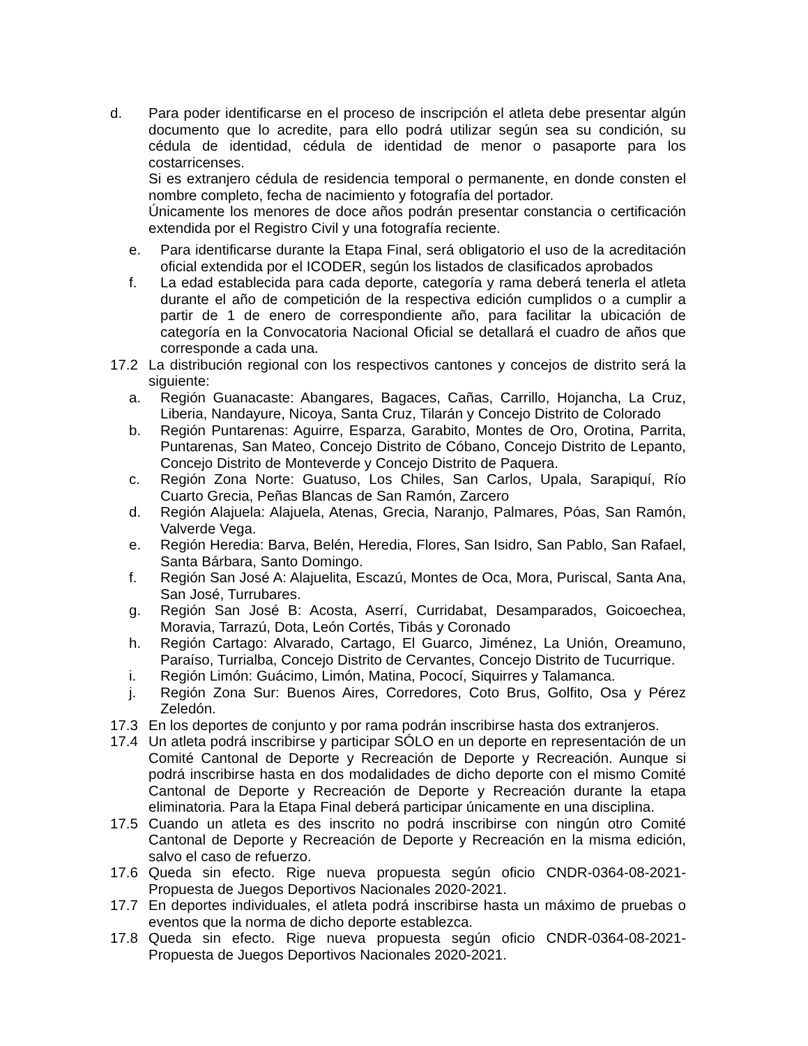d. Para poder identificarse en el proceso de inscripción el atleta debe presentar algún documento que lo acredite, para ello podrá utilizar según sea su condición, su cédula de identidad, cédula de identidad de menor o pasaporte para los costarricenses.
Si es extranjero cédula de residencia temporal o permanente, en donde consten el nombre completo, fecha de nacimiento y fotografía del portador.
Únicamente los menores de doce años podrán presentar constancia o certificación extendida por el Registro Civil y una fotografía reciente.
e. Para identificarse durante la Etapa Final, será obligatorio el uso de la acreditación oficial extendida por el ICODER, según los listados de clasificados aprobados
f. La edad establecida para cada deporte, categoría y rama deberá tenerla el atleta durante el año de competición de la respectiva edición cumplidos o a cumplir a partir de 1 de enero de correspondiente año, para facilitar la ubicación de categoría en la Convocatoria Nacional Oficial se detallará el cuadro de años que corresponde a cada una.
17.2 La distribución regional con los respectivos cantones y concejos de distrito será la siguiente:
a. Región Guanacaste: Abangares, Bagaces, Cañas, Carrillo, Hojancha, La Cruz, Liberia, Nandayure, Nicoya, Santa Cruz, Tilarán y Concejo Distrito de Colorado
b. Región Puntarenas: Aguirre, Esparza, Garabito, Montes de Oro, Orotina, Parrita, Puntarenas, San Mateo, Concejo Distrito de Cóbano, Concejo Distrito de Lepanto, Concejo Distrito de Monteverde y Concejo Distrito de Paquera.
c. Región Zona Norte: Guatuso, Los Chiles, San Carlos, Upala, Sarapiquí, Río Cuarto Grecia, Peñas Blancas de San Ramón, Zarcero
d. Región Alajuela: Alajuela, Atenas, Grecia, Naranjo, Palmares, Póas, San Ramón, Valverde Vega.
e. Región Heredia: Barva, Belén, Heredia, Flores, San Isidro, San Pablo, San Rafael, Santa Bárbara, Santo Domingo.
f. Región San José A: Alajuelita, Escazú, Montes de Oca, Mora, Puriscal, Santa Ana, San José, Turrubares.
g. Región San José B: Acosta, Aserrí, Curridabat, Desamparados, Goicoechea, Moravia, Tarrazú, Dota, León Cortés, Tibás y Coronado
h. Región Cartago: Alvarado, Cartago, El Guarco, Jiménez, La Unión, Oreamuno, Paraíso, Turrialba, Concejo Distrito de Cervantes, Concejo Distrito de Tucurrique.
i. Región Limón: Guácimo, Limón, Matina, Pococí, Siquirres y Talamanca.
j. Región Zona Sur: Buenos Aires, Corredores, Coto Brus, Golfito, Osa y Pérez Zeledón.
17.3 En los deportes de conjunto y por rama podrán inscribirse hasta dos extranjeros.
17.4 Un atleta podrá inscribirse y participar SÓLO en un deporte en representación de un Comité Cantonal de Deporte y Recreación de Deporte y Recreación. Aunque si podrá inscribirse hasta en dos modalidades de dicho deporte con el mismo Comité Cantonal de Deporte y Recreación de Deporte y Recreación durante la etapa eliminatoria. Para la Etapa Final deberá participar únicamente en una disciplina.
17.5 Cuando un atleta es des inscrito no podrá inscribirse con ningún otro Comité Cantonal de Deporte y Recreación de Deporte y Recreación en la misma edición, salvo el caso de refuerzo.
17.6 Queda sin efecto. Rige nueva propuesta según oficio CNDR-0364-08-2021-Propuesta de Juegos Deportivos Nacionales 2020-2021.
17.7 En deportes individuales, el atleta podrá inscribirse hasta un máximo de pruebas o eventos que la norma de dicho deporte establezca.
17.8 Queda sin efecto. Rige nueva propuesta según oficio CNDR-0364-08-2021-Propuesta de Juegos Deportivos Nacionales 2020-2021.